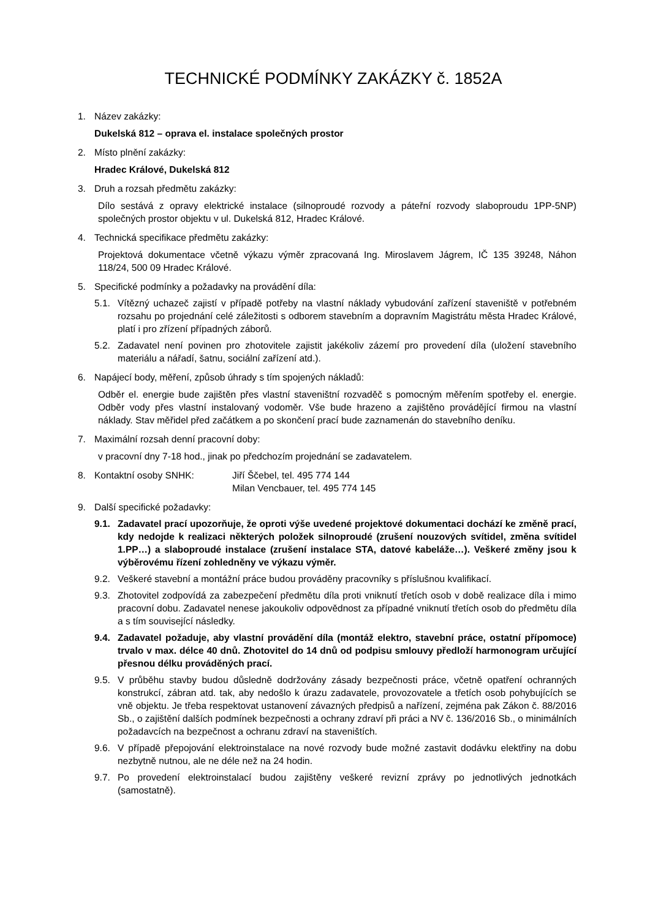TECHNICKÉ PODMÍNKY ZAKÁZKY č. 1852A
1. Název zakázky:
Dukelská 812 – oprava el. instalace společných prostor
2. Místo plnění zakázky:
Hradec Králové, Dukelská 812
3. Druh a rozsah předmětu zakázky:
Dílo sestává z opravy elektrické instalace (silnoproudé rozvody a páteřní rozvody slaboproudu 1PP-5NP) společných prostor objektu v ul. Dukelská 812, Hradec Králové.
4. Technická specifikace předmětu zakázky:
Projektová dokumentace včetně výkazu výměr zpracovaná Ing. Miroslavem Jágrem, IČ 135 39248, Náhon 118/24, 500 09 Hradec Králové.
5. Specifické podmínky a požadavky na provádění díla:
5.1. Vítězný uchazeč zajistí v případě potřeby na vlastní náklady vybudování zařízení staveniště v potřebném rozsahu po projednání celé záležitosti s odborem stavebním a dopravním Magistrátu města Hradec Králové, platí i pro zřízení případných záborů.
5.2. Zadavatel není povinen pro zhotovitele zajistit jakékoliv zázemí pro provedení díla (uložení stavebního materiálu a nářadí, šatnu, sociální zařízení atd.).
6. Napájecí body, měření, způsob úhrady s tím spojených nákladů:
Odběr el. energie bude zajištěn přes vlastní staveništní rozvaděč s pomocným měřením spotřeby el. energie. Odběr vody přes vlastní instalovaný vodoměr. Vše bude hrazeno a zajištěno provádějící firmou na vlastní náklady. Stav měřidel před začátkem a po skončení prací bude zaznamenán do stavebního deníku.
7. Maximální rozsah denní pracovní doby:
v pracovní dny 7-18 hod., jinak po předchozím projednání se zadavatelem.
8. Kontaktní osoby SNHK: Jiří Ščebel, tel. 495 774 144
Milan Vencbauer, tel. 495 774 145
9. Další specifické požadavky:
9.1. Zadavatel prací upozorňuje, že oproti výše uvedené projektové dokumentaci dochází ke změně prací, kdy nedojde k realizaci některých položek silnoproudé (zrušení nouzových svítidel, změna svítidel 1.PP…) a slaboproudé instalace (zrušení instalace STA, datové kabeláže…). Veškeré změny jsou k výběrovému řízení zohledněny ve výkazu výměr.
9.2. Veškeré stavební a montážní práce budou prováděny pracovníky s příslušnou kvalifikací.
9.3. Zhotovitel zodpovídá za zabezpečení předmětu díla proti vniknutí třetích osob v době realizace díla i mimo pracovní dobu. Zadavatel nenese jakoukoliv odpovědnost za případné vniknutí třetích osob do předmětu díla a s tím související následky.
9.4. Zadavatel požaduje, aby vlastní provádění díla (montáž elektro, stavební práce, ostatní přípomoce) trvalo v max. délce 40 dnů. Zhotovitel do 14 dnů od podpisu smlouvy předloží harmonogram určující přesnou délku prováděných prací.
9.5. V průběhu stavby budou důsledně dodržovány zásady bezpečnosti práce, včetně opatření ochranných konstrukcí, zábran atd. tak, aby nedošlo k úrazu zadavatele, provozovatele a třetích osob pohybujících se vně objektu. Je třeba respektovat ustanovení závazných předpisů a nařízení, zejména pak Zákon č. 88/2016 Sb., o zajištění dalších podmínek bezpečnosti a ochrany zdraví při práci a NV č. 136/2016 Sb., o minimálních požadavcích na bezpečnost a ochranu zdraví na staveništích.
9.6. V případě přepojování elektroinstalace na nové rozvody bude možné zastavit dodávku elektřiny na dobu nezbytně nutnou, ale ne déle než na 24 hodin.
9.7. Po provedení elektroinstalací budou zajištěny veškeré revizní zprávy po jednotlivých jednotkách (samostatně).